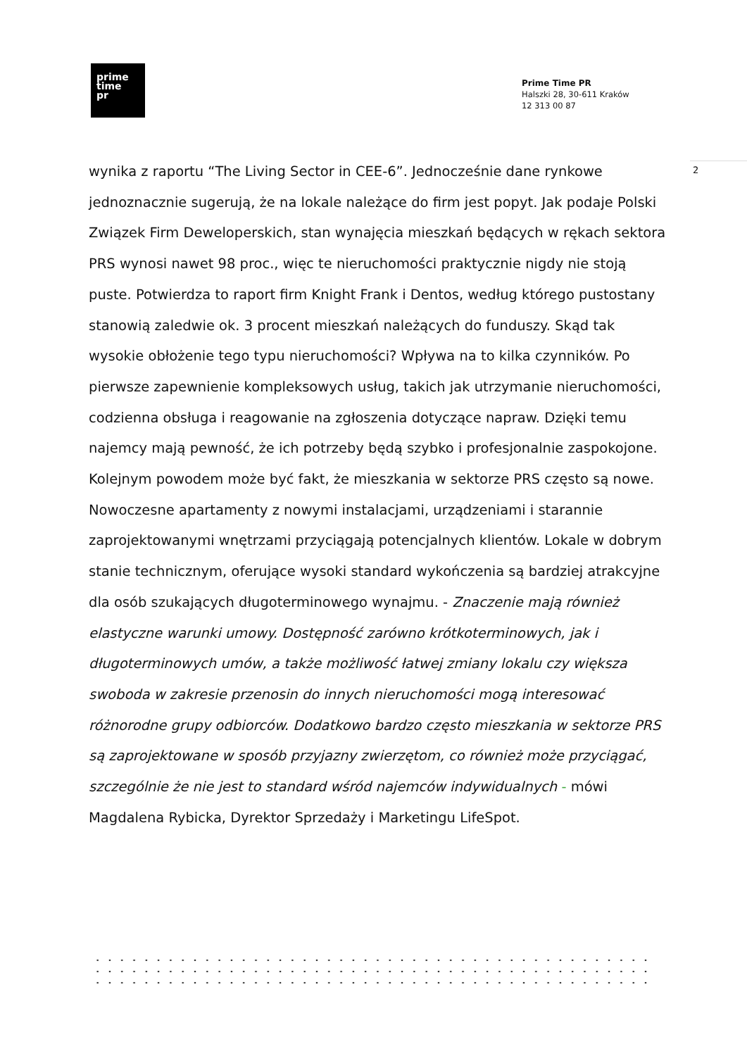prime
time
pr
Prime Time PR
Halszki 28, 30-611 Kraków
12 313 00 87
2
wynika z raportu “The Living Sector in CEE-6”. Jednocześnie dane rynkowe jednoznacznie sugerują, że na lokale należące do firm jest popyt. Jak podaje Polski Związek Firm Deweloperskich, stan wynajęcia mieszkań będących w rękach sektora PRS wynosi nawet 98 proc., więc te nieruchomości praktycznie nigdy nie stoją puste. Potwierdza to raport firm Knight Frank i Dentos, według którego pustostany stanowią zaledwie ok. 3 procent mieszkań należących do funduszy. Skąd tak wysokie obłożenie tego typu nieruchomości? Wpływa na to kilka czynników. Po pierwsze zapewnienie kompleksowych usług, takich jak utrzymanie nieruchomości, codzienna obsługa i reagowanie na zgłoszenia dotyczące napraw. Dzięki temu najemcy mają pewność, że ich potrzeby będą szybko i profesjonalnie zaspokojone. Kolejnym powodem może być fakt, że mieszkania w sektorze PRS często są nowe. Nowoczesne apartamenty z nowymi instalacjami, urządzeniami i starannie zaprojektowanymi wnętrzami przyciągają potencjalnych klientów. Lokale w dobrym stanie technicznym, oferujące wysoki standard wykończenia są bardziej atrakcyjne dla osób szukających długoterminowego wynajmu. - Znaczenie mają również elastyczne warunki umowy. Dostępność zarówno krótkoterminowych, jak i długoterminowych umów, a także możliwość łatwej zmiany lokalu czy większa swoboda w zakresie przenosin do innych nieruchomości mogą interesować różnorodne grupy odbiorców. Dodatkowo bardzo często mieszkania w sektorze PRS są zaprojektowane w sposób przyjazny zwierzętom, co również może przyciągać, szczególnie że nie jest to standard wśród najemców indywidualnych - mówi Magdalena Rybicka, Dyrektor Sprzedaży i Marketingu LifeSpot.